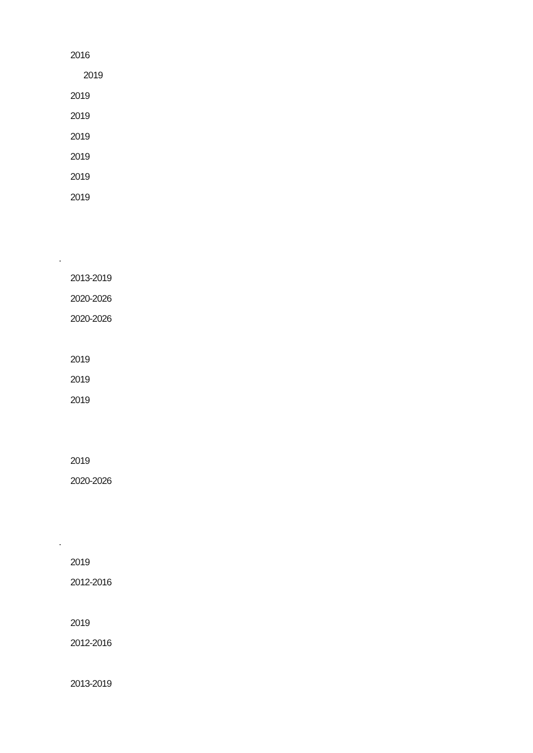2016
2019
2019
2019
2019
2019
2019
2019
.
2013-2019
2020-2026
2020-2026
2019
2019
2019
2019
2020-2026
.
2019
2012-2016
2019
2012-2016
2013-2019